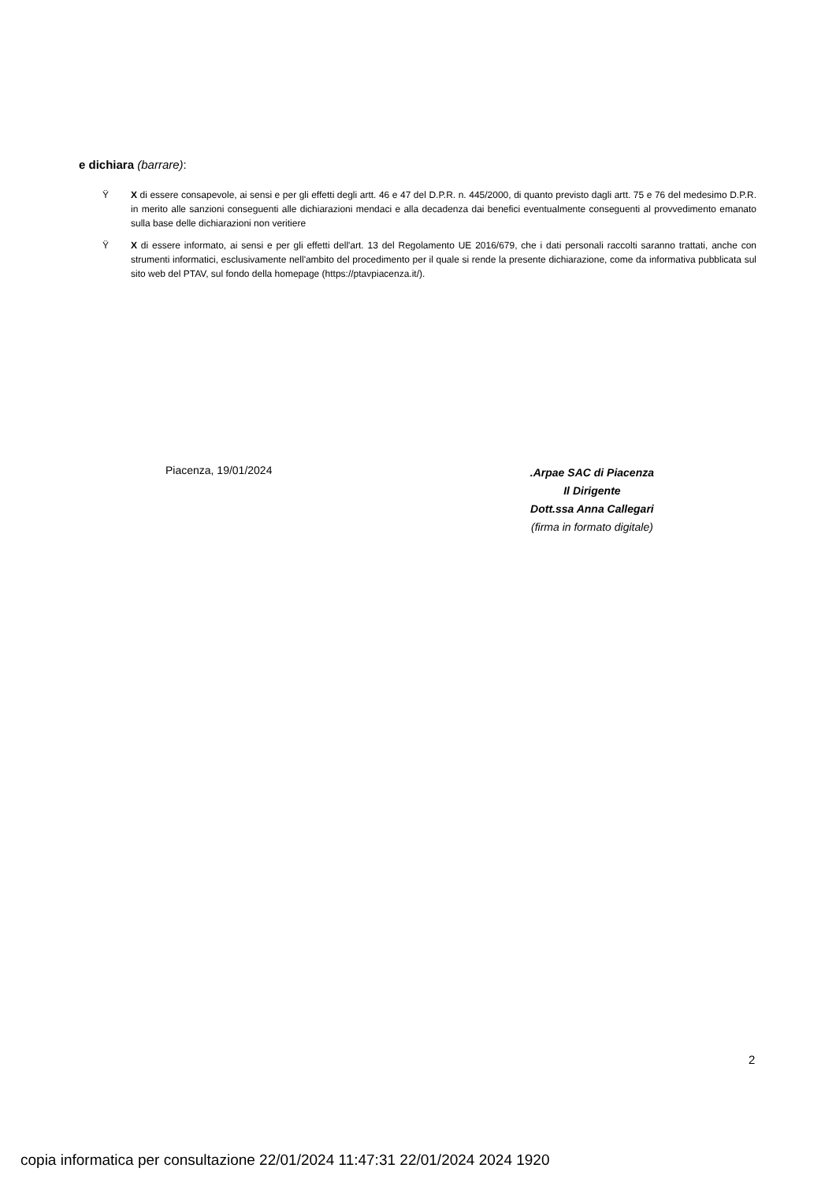e dichiara (barrare):
Ÿ X di essere consapevole, ai sensi e per gli effetti degli artt. 46 e 47 del D.P.R. n. 445/2000, di quanto previsto dagli artt. 75 e 76 del medesimo D.P.R. in merito alle sanzioni conseguenti alle dichiarazioni mendaci e alla decadenza dai benefici eventualmente conseguenti al provvedimento emanato sulla base delle dichiarazioni non veritiere
Ÿ X di essere informato, ai sensi e per gli effetti dell'art. 13 del Regolamento UE 2016/679, che i dati personali raccolti saranno trattati, anche con strumenti informatici, esclusivamente nell'ambito del procedimento per il quale si rende la presente dichiarazione, come da informativa pubblicata sul sito web del PTAV, sul fondo della homepage (https://ptavpiacenza.it/).
Piacenza, 19/01/2024
.Arpae SAC di Piacenza
Il Dirigente
Dott.ssa Anna Callegari
(firma in formato digitale)
2
copia informatica per consultazione 22/01/2024 11:47:31 22/01/2024 2024 1920